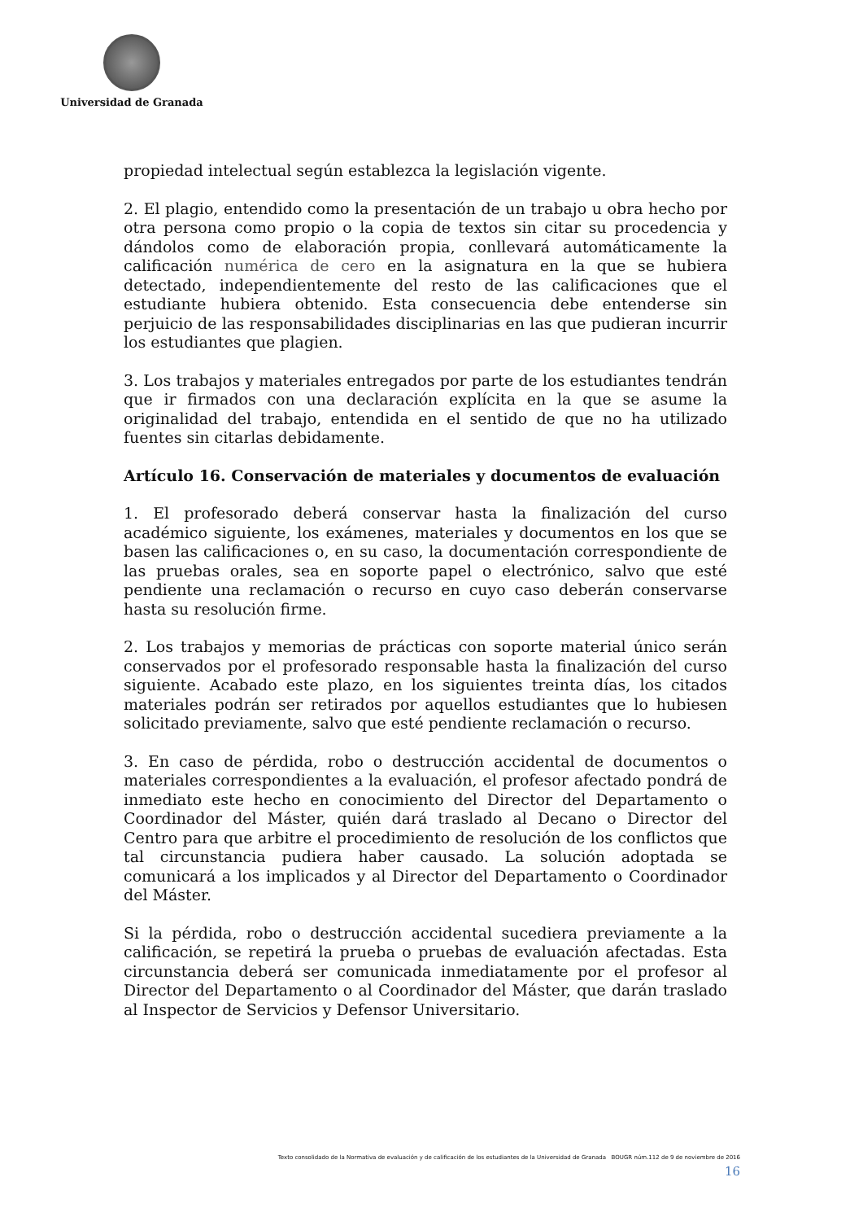Universidad de Granada
propiedad intelectual según establezca la legislación vigente.
2. El plagio, entendido como la presentación de un trabajo u obra hecho por otra persona como propio o la copia de textos sin citar su procedencia y dándolos como de elaboración propia, conllevará automáticamente la calificación numérica de cero en la asignatura en la que se hubiera detectado, independientemente del resto de las calificaciones que el estudiante hubiera obtenido. Esta consecuencia debe entenderse sin perjuicio de las responsabilidades disciplinarias en las que pudieran incurrir los estudiantes que plagien.
3. Los trabajos y materiales entregados por parte de los estudiantes tendrán que ir firmados con una declaración explícita en la que se asume la originalidad del trabajo, entendida en el sentido de que no ha utilizado fuentes sin citarlas debidamente.
Artículo 16. Conservación de materiales y documentos de evaluación
1. El profesorado deberá conservar hasta la finalización del curso académico siguiente, los exámenes, materiales y documentos en los que se basen las calificaciones o, en su caso, la documentación correspondiente de las pruebas orales, sea en soporte papel o electrónico, salvo que esté pendiente una reclamación o recurso en cuyo caso deberán conservarse hasta su resolución firme.
2. Los trabajos y memorias de prácticas con soporte material único serán conservados por el profesorado responsable hasta la finalización del curso siguiente. Acabado este plazo, en los siguientes treinta días, los citados materiales podrán ser retirados por aquellos estudiantes que lo hubiesen solicitado previamente, salvo que esté pendiente reclamación o recurso.
3. En caso de pérdida, robo o destrucción accidental de documentos o materiales correspondientes a la evaluación, el profesor afectado pondrá de inmediato este hecho en conocimiento del Director del Departamento o Coordinador del Máster, quién dará traslado al Decano o Director del Centro para que arbitre el procedimiento de resolución de los conflictos que tal circunstancia pudiera haber causado. La solución adoptada se comunicará a los implicados y al Director del Departamento o Coordinador del Máster.
Si la pérdida, robo o destrucción accidental sucediera previamente a la calificación, se repetirá la prueba o pruebas de evaluación afectadas. Esta circunstancia deberá ser comunicada inmediatamente por el profesor al Director del Departamento o al Coordinador del Máster, que darán traslado al Inspector de Servicios y Defensor Universitario.
Texto consolidado de la Normativa de evaluación y de calificación de los estudiantes de la Universidad de Granada BOUGR núm.112 de 9 de noviembre de 2016
16